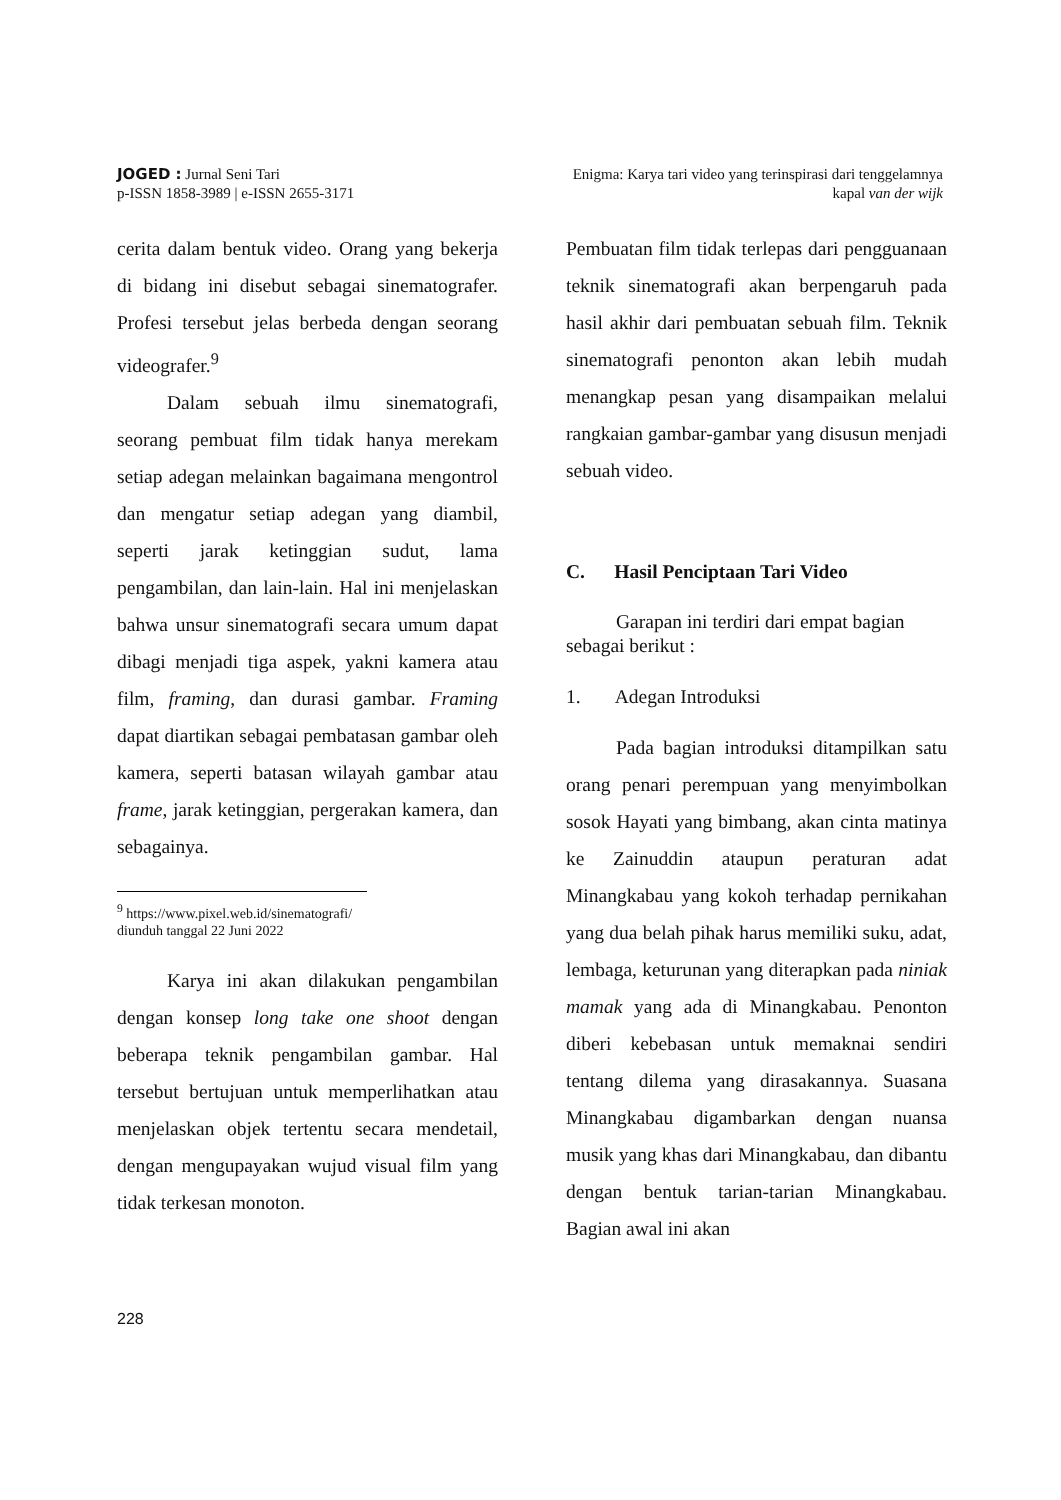JOGED : Jurnal Seni Tari
p-ISSN 1858-3989 | e-ISSN 2655-3171
Enigma: Karya tari video yang terinspirasi dari tenggelamnya
kapal van der wijk
cerita dalam bentuk video. Orang yang bekerja di bidang ini disebut sebagai sinematografer. Profesi tersebut jelas berbeda dengan seorang videografer.<sup>9</sup>
Dalam sebuah ilmu sinematografi, seorang pembuat film tidak hanya merekam setiap adegan melainkan bagaimana mengontrol dan mengatur setiap adegan yang diambil, seperti jarak ketinggian sudut, lama pengambilan, dan lain-lain. Hal ini menjelaskan bahwa unsur sinematografi secara umum dapat dibagi menjadi tiga aspek, yakni kamera atau film, framing, dan durasi gambar. Framing dapat diartikan sebagai pembatasan gambar oleh kamera, seperti batasan wilayah gambar atau frame, jarak ketinggian, pergerakan kamera, dan sebagainya.
<sup>9</sup> https://www.pixel.web.id/sinematografi/ diunduh tanggal 22 Juni 2022
Karya ini akan dilakukan pengambilan dengan konsep long take one shoot dengan beberapa teknik pengambilan gambar. Hal tersebut bertujuan untuk memperlihatkan atau menjelaskan objek tertentu secara mendetail, dengan mengupayakan wujud visual film yang tidak terkesan monoton.
Pembuatan film tidak terlepas dari pengguanaan teknik sinematografi akan berpengaruh pada hasil akhir dari pembuatan sebuah film. Teknik sinematografi penonton akan lebih mudah menangkap pesan yang disampaikan melalui rangkaian gambar-gambar yang disusun menjadi sebuah video.
C. Hasil Penciptaan Tari Video
Garapan ini terdiri dari empat bagian sebagai berikut :
1. Adegan Introduksi
Pada bagian introduksi ditampilkan satu orang penari perempuan yang menyimbolkan sosok Hayati yang bimbang, akan cinta matinya ke Zainuddin ataupun peraturan adat Minangkabau yang kokoh terhadap pernikahan yang dua belah pihak harus memiliki suku, adat, lembaga, keturunan yang diterapkan pada niniak mamak yang ada di Minangkabau. Penonton diberi kebebasan untuk memaknai sendiri tentang dilema yang dirasakannya. Suasana Minangkabau digambarkan dengan nuansa musik yang khas dari Minangkabau, dan dibantu dengan bentuk tarian-tarian Minangkabau. Bagian awal ini akan
228